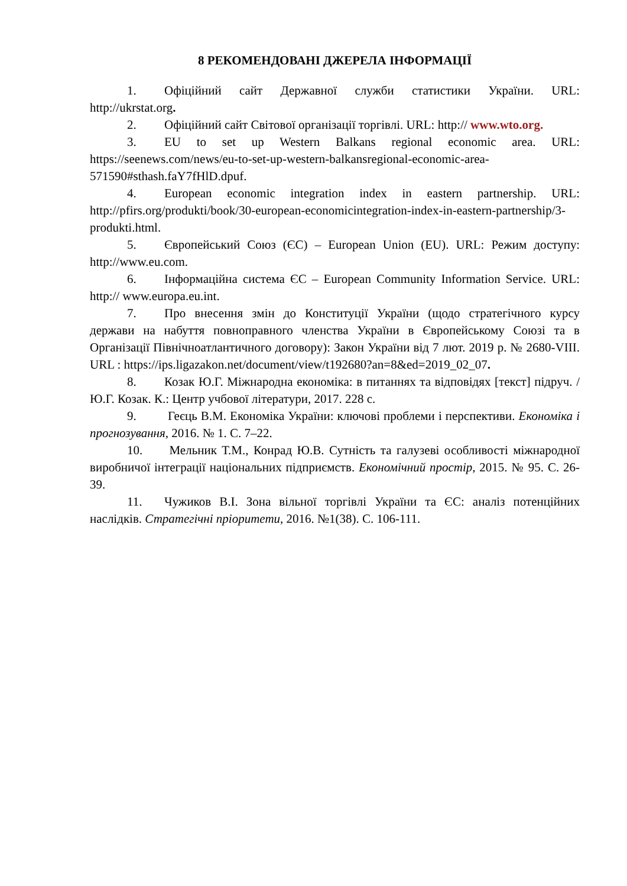8 РЕКОМЕНДОВАНІ ДЖЕРЕЛА ІНФОРМАЦІЇ
1. Офіційний сайт Державної служби статистики України. URL: http://ukrstat.org.
2. Офіційний сайт Світової організації торгівлі. URL: http:// www.wto.org.
3. EU to set up Western Balkans regional economic area. URL: https://seenews.com/news/eu-to-set-up-western-balkansregional-economic-area-571590#sthash.faY7fHlD.dpuf.
4. European economic integration index in eastern partnership. URL: http://pfirs.org/produkti/book/30-european-economicintegration-index-in-eastern-partnership/3-produkti.html.
5. Європейський Союз (ЄС) – European Union (EU). URL: Режим доступу: http://www.eu.com.
6. Інформаційна система ЄС – European Community Information Service. URL: http:// www.europa.eu.int.
7. Про внесення змін до Конституції України (щодо стратегічного курсу держави на набуття повноправного членства України в Європейському Союзі та в Організації Північноатлантичного договору): Закон України від 7 лют. 2019 р. № 2680-VIII. URL : https://ips.ligazakon.net/document/view/t192680?an=8&ed=2019_02_07.
8. Козак Ю.Г. Міжнародна економіка: в питаннях та відповідях [текст] підруч. / Ю.Г. Козак. К.: Центр учбової літератури, 2017. 228 с.
9. Геєць В.М. Економіка України: ключові проблеми і перспективи. Економіка і прогнозування, 2016. № 1. С. 7–22.
10. Мельник Т.М., Конрад Ю.В. Сутність та галузеві особливості міжнародної виробничої інтеграції національних підприємств. Економічний простір, 2015. № 95. С. 26-39.
11. Чужиков В.І. Зона вільної торгівлі України та ЄС: аналіз потенційних наслідків. Стратегічні пріоритети, 2016. №1(38). С. 106-111.